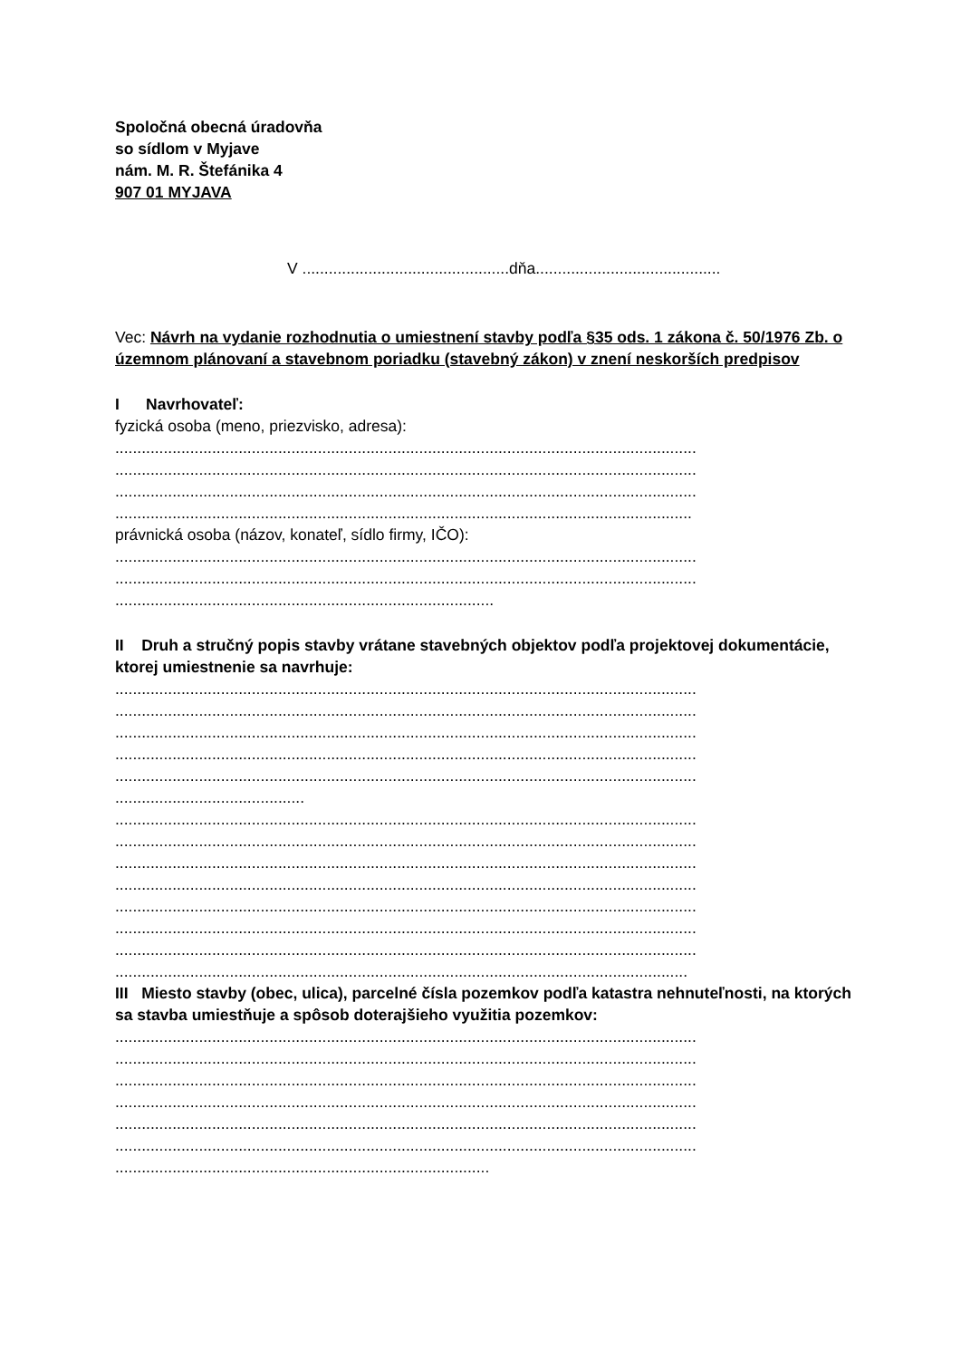Spoločná obecná úradovňa
so sídlom v Myjave
nám. M. R. Štefánika 4
907 01 MYJAVA
V ...............................................dňa..........................................
Vec: Návrh na vydanie rozhodnutia o umiestnení stavby podľa §35 ods. 1 zákona č. 50/1976 Zb. o územnom plánovaní a stavebnom poriadku (stavebný zákon) v znení neskorších predpisov
I Navrhovateľ:
fyzická osoba (meno, priezvisko, adresa):
....................................................................................................................................
....................................................................................................................................
....................................................................................................................................
...................................................................................................................................
právnická osoba (názov, konateľ, sídlo firmy, IČO):
....................................................................................................................................
....................................................................................................................................
......................................................................................
II Druh a stručný popis stavby vrátane stavebných objektov podľa projektovej dokumentácie, ktorej umiestnenie sa navrhuje:
....................................................................................................................................
....................................................................................................................................
....................................................................................................................................
....................................................................................................................................
....................................................................................................................................
...........................................
....................................................................................................................................
....................................................................................................................................
....................................................................................................................................
....................................................................................................................................
....................................................................................................................................
....................................................................................................................................
....................................................................................................................................
..................................................................................................................................
III Miesto stavby (obec, ulica), parcelné čísla pozemkov podľa katastra nehnuteľnosti, na ktorých sa stavba umiestňuje a spôsob doterajšieho využitia pozemkov:
....................................................................................................................................
....................................................................................................................................
....................................................................................................................................
....................................................................................................................................
....................................................................................................................................
....................................................................................................................................
.....................................................................................